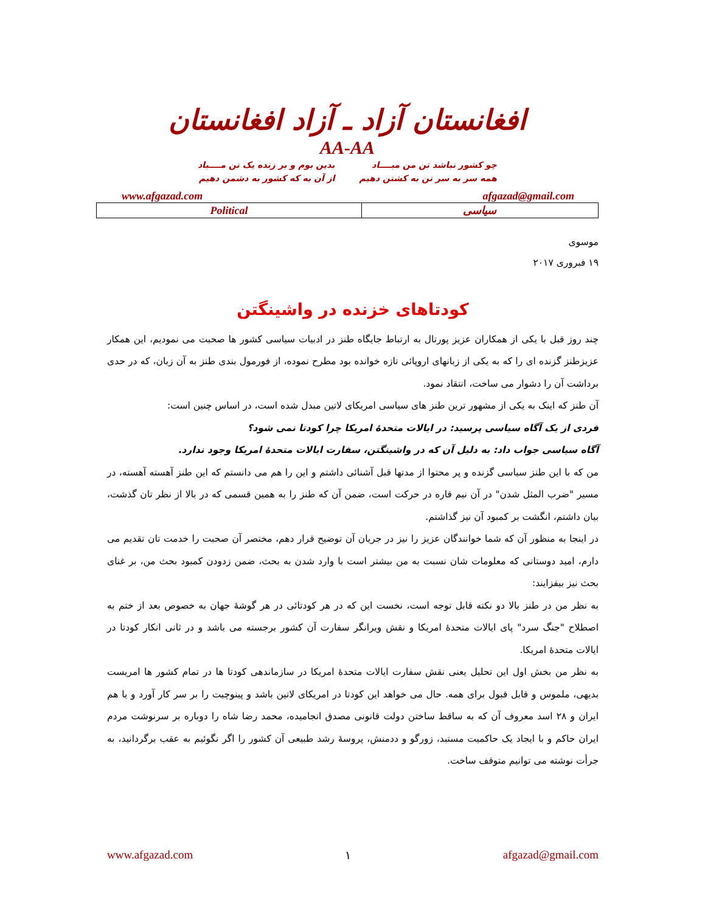افغانستان آزاد ـ آزاد افغانستان
AA-AA
چو کشور نباشد تن من مبــــاد
همه سر به سر تن به کشتن دهیم
بدین بوم و بر زنده یک تن مــــباد
از آن به که کشور به دشمن دهیم
www.afgazad.com afgazad@gmail.com
| Political | سیاسی |
موسوی
۱۹ فبروری ۲۰۱۷
کودتاهای خزنده در واشینگتن
چند روز قبل با یکی از همکاران عزیز پورتال به ارتباط جایگاه طنز در ادبیات سیاسی کشور ها صحبت می نمودیم، این همکار عزیزطنز گزنده ای را که به یکی از زبانهای اروپائی تازه خوانده بود مطرح نموده، از فورمول بندی طنز به آن زبان، که در حدی برداشت آن را دشوار می ساخت، انتقاد نمود.
آن طنز که اینک به یکی از مشهور ترین طنز های سیاسی امریکای لاتین مبدل شده است، در اساس چنین است:
فردی از یک آگاه سیاسی پرسید: در ایالات متحدۀ امریکا چرا کودتا نمی شود؟
آگاه سیاسی جواب داد: به دلیل آن که در واشینگتن، سفارت ایالات متحدۀ امریکا وجود ندارد.
من که با این طنز سیاسی گزنده و پر محتوا از مدتها قبل آشنائی داشتم و این را هم می دانستم که این طنز آهسته آهسته، در مسیر "ضرب المثل شدن" در آن نیم قاره در حرکت است، ضمن آن که طنز را به همین قسمی که در بالا از نظر تان گذشت، بیان داشتم، انگشت بر کمبود آن نیز گذاشتم.
در اینجا به منظور آن که شما خوانندگان عزیز را نیز در جریان آن توضیح قرار دهم، مختصر آن صحبت را خدمت تان تقدیم می دارم، امید دوستانی که معلومات شان نسبت به من بیشتر است با وارد شدن به بحث، ضمن زدودن کمبود بحث من، بر غنای بحث نیز بیفزایند:
به نظر من در طنز بالا دو نکته قابل توجه است، نخست این که در هر کودتائی در هر گوشۀ جهان به خصوص بعد از ختم به اصطلاح "جنگ سرد" پای ایالات متحدۀ امریکا و نقش ویرانگر سفارت آن کشور برجسته می باشد و در ثانی انکار کودتا در ایالات متحدۀ امریکا.
به نظر من بخش اول این تحلیل یعنی نقش سفارت ایالات متحدۀ امریکا در سازماندهی کودتا ها در تمام کشور ها امریست بدیهی، ملموس و قابل قبول برای همه. حال می خواهد این کودتا در امریکای لاتین باشد و پینوچیت را بر سر کار آورد و یا هم ایران و ۲۸ اسد معروف آن که به ساقط ساختن دولت قانونی مصدق انجامیده، محمد رضا شاه را دوباره بر سرنوشت مردم ایران حاکم و با ایجاد یک حاکمیت مستبد، زورگو و ددمنش، پروسۀ رشد طبیعی آن کشور را اگر نگوئیم به عقب برگردانید، به جرأت نوشته می توانیم متوقف ساخت.
www.afgazad.com ۱ afgazad@gmail.com